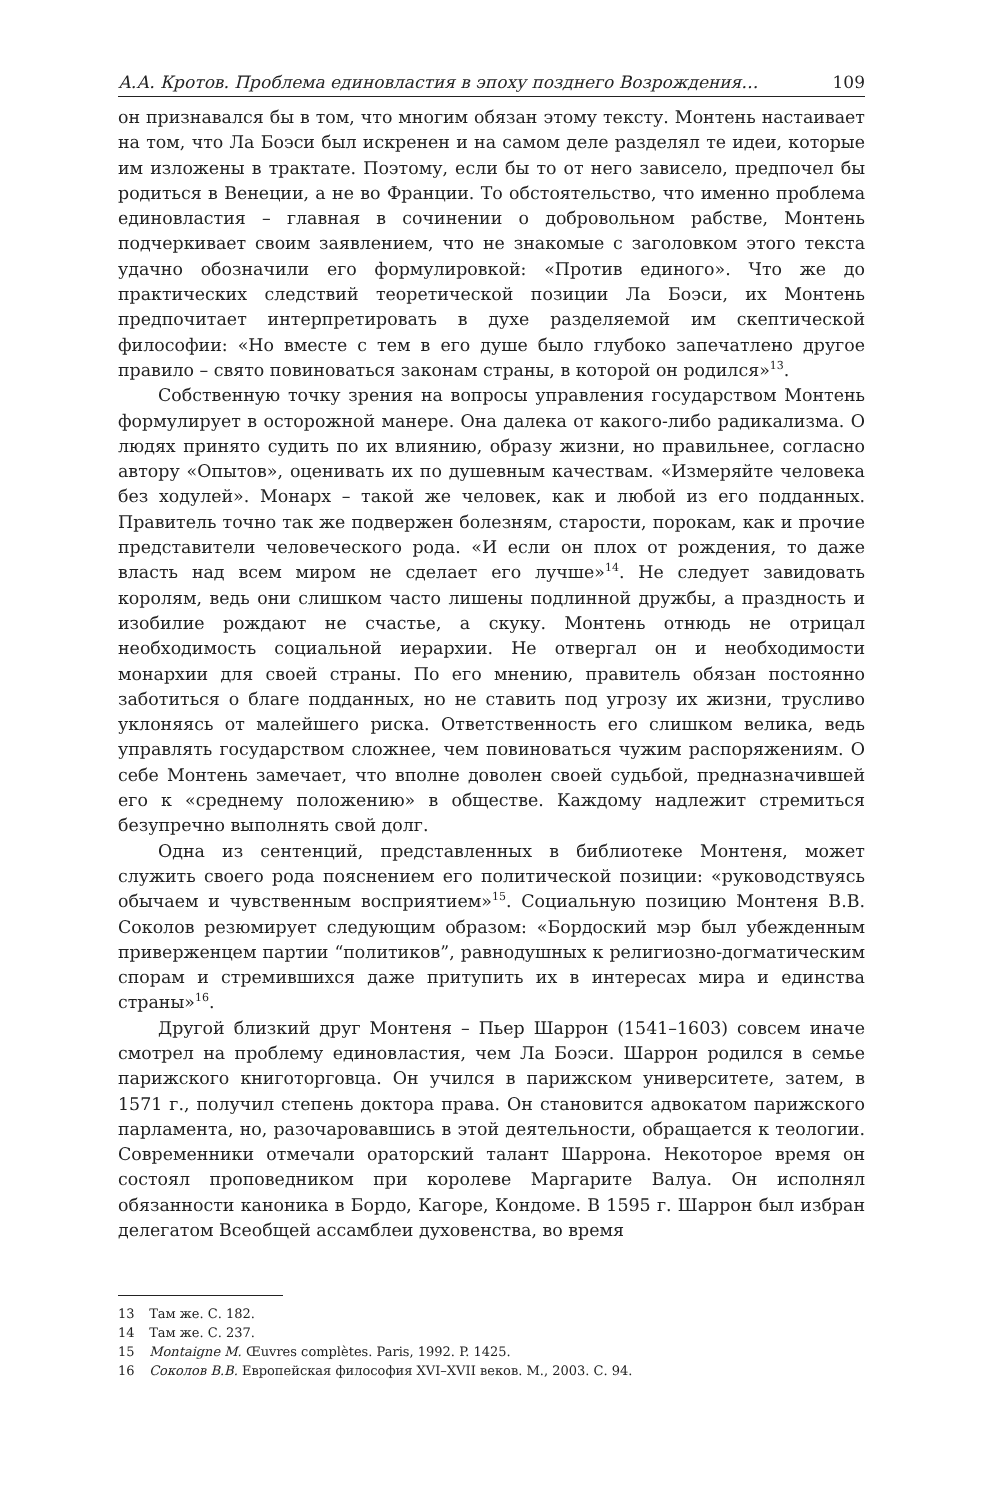А.А. Кротов. Проблема единовластия в эпоху позднего Возрождения… 109
он признавался бы в том, что многим обязан этому тексту. Монтень настаивает на том, что Ла Боэси был искренен и на самом деле разделял те идеи, которые им изложены в трактате. Поэтому, если бы то от него зависело, предпочел бы родиться в Венеции, а не во Франции. То обстоятельство, что именно проблема единовластия – главная в сочинении о добровольном рабстве, Монтень подчеркивает своим заявлением, что не знакомые с заголовком этого текста удачно обозначили его формулировкой: «Против единого». Что же до практических следствий теоретической позиции Ла Боэси, их Монтень предпочитает интерпретировать в духе разделяемой им скептической философии: «Но вместе с тем в его душе было глубоко запечатлено другое правило – свято повиноваться законам страны, в которой он родился»<sup>13</sup>.
Собственную точку зрения на вопросы управления государством Монтень формулирует в осторожной манере. Она далека от какого-либо радикализма. О людях принято судить по их влиянию, образу жизни, но правильнее, согласно автору «Опытов», оценивать их по душевным качествам. «Измеряйте человека без ходулей». Монарх – такой же человек, как и любой из его подданных. Правитель точно так же подвержен болезням, старости, порокам, как и прочие представители человеческого рода. «И если он плох от рождения, то даже власть над всем миром не сделает его лучше»<sup>14</sup>. Не следует завидовать королям, ведь они слишком часто лишены подлинной дружбы, а праздность и изобилие рождают не счастье, а скуку. Монтень отнюдь не отрицал необходимость социальной иерархии. Не отвергал он и необходимости монархии для своей страны. По его мнению, правитель обязан постоянно заботиться о благе подданных, но не ставить под угрозу их жизни, трусливо уклоняясь от малейшего риска. Ответственность его слишком велика, ведь управлять государством сложнее, чем повиноваться чужим распоряжениям. О себе Монтень замечает, что вполне доволен своей судьбой, предназначившей его к «среднему положению» в обществе. Каждому надлежит стремиться безупречно выполнять свой долг.
Одна из сентенций, представленных в библиотеке Монтеня, может служить своего рода пояснением его политической позиции: «руководствуясь обычаем и чувственным восприятием»<sup>15</sup>. Социальную позицию Монтеня В.В. Соколов резюмирует следующим образом: «Бордоский мэр был убежденным приверженцем партии “политиков”, равнодушных к религиозно-догматическим спорам и стремившихся даже притупить их в интересах мира и единства страны»<sup>16</sup>.
Другой близкий друг Монтеня – Пьер Шаррон (1541–1603) совсем иначе смотрел на проблему единовластия, чем Ла Боэси. Шаррон родился в семье парижского книготорговца. Он учился в парижском университете, затем, в 1571 г., получил степень доктора права. Он становится адвокатом парижского парламента, но, разочаровавшись в этой деятельности, обращается к теологии. Современники отмечали ораторский талант Шаррона. Некоторое время он состоял проповедником при королеве Маргарите Валуа. Он исполнял обязанности каноника в Бордо, Кагоре, Кондоме. В 1595 г. Шаррон был избран делегатом Всеобщей ассамблеи духовенства, во время
13 Там же. С. 182.
14 Там же. С. 237.
15 Montaigne M. Œuvres complètes. Paris, 1992. P. 1425.
16 Соколов В.В. Европейская философия XVI–XVII веков. М., 2003. С. 94.